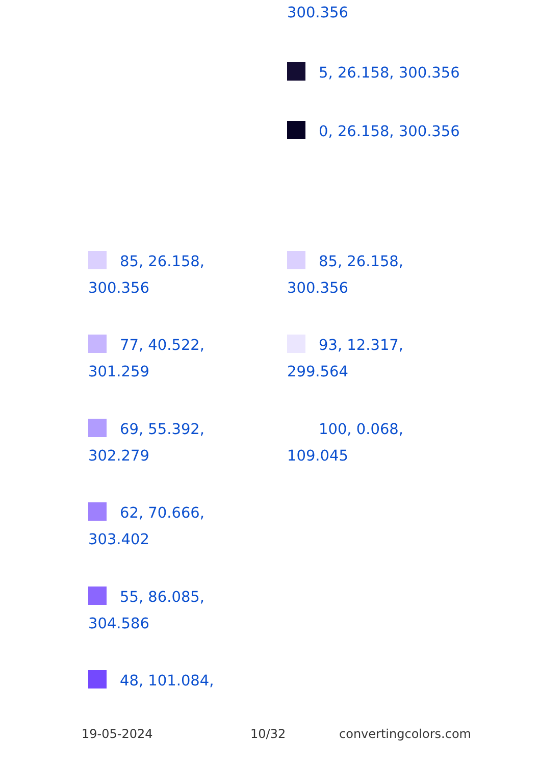300.356
5, 26.158, 300.356
0, 26.158, 300.356
85, 26.158, 300.356
85, 26.158, 300.356
77, 40.522, 301.259
93, 12.317, 299.564
69, 55.392, 302.279
100, 0.068, 109.045
62, 70.666, 303.402
55, 86.085, 304.586
48, 101.084,
19-05-2024 10/32 convertingcolors.com